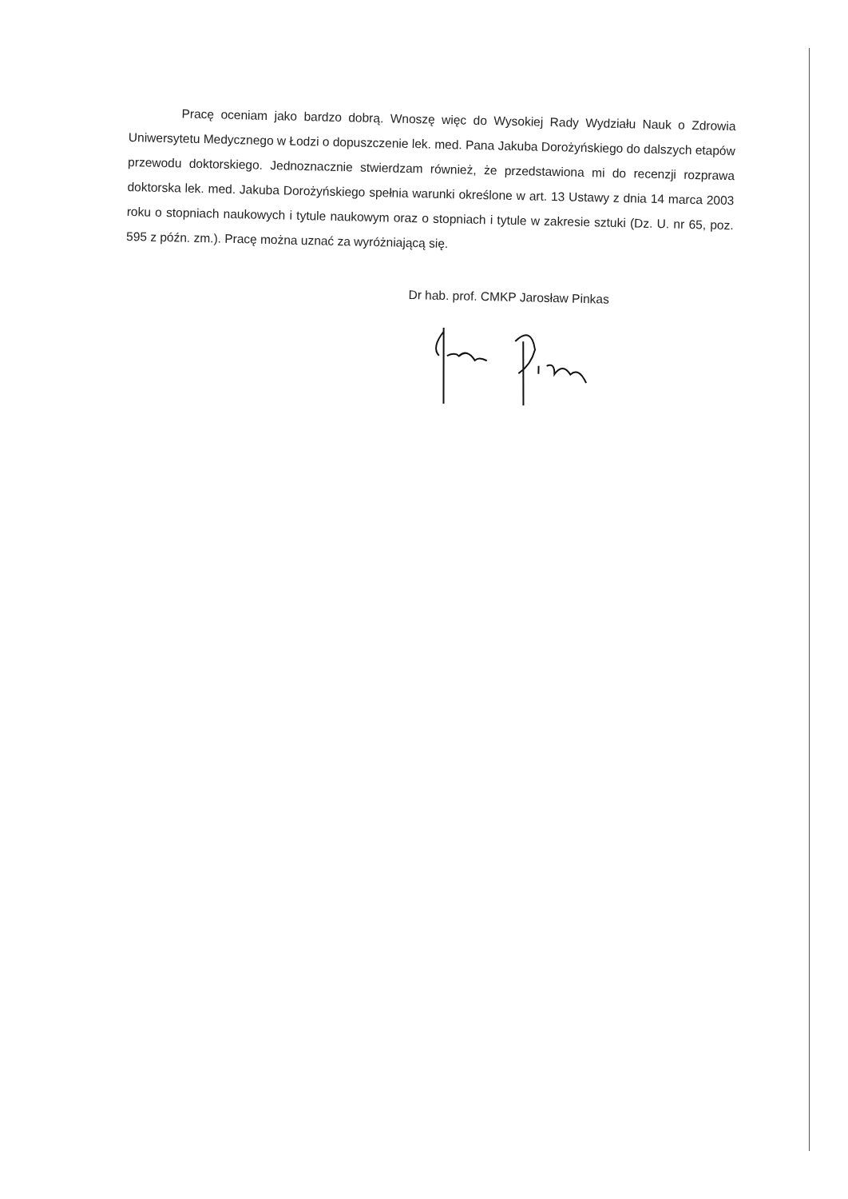Pracę oceniam jako bardzo dobrą. Wnoszę więc do Wysokiej Rady Wydziału Nauk o Zdrowia Uniwersytetu Medycznego w Łodzi o dopuszczenie lek. med. Pana Jakuba Dorożyńskiego do dalszych etapów przewodu doktorskiego. Jednoznacznie stwierdzam również, że przedstawiona mi do recenzji rozprawa doktorska lek. med. Jakuba Dorożyńskiego spełnia warunki określone w art. 13 Ustawy z dnia 14 marca 2003 roku o stopniach naukowych i tytule naukowym oraz o stopniach i tytule w zakresie sztuki (Dz. U. nr 65, poz. 595 z późn. zm.). Pracę można uznać za wyróżniającą się.
Dr hab. prof. CMKP Jarosław Pinkas